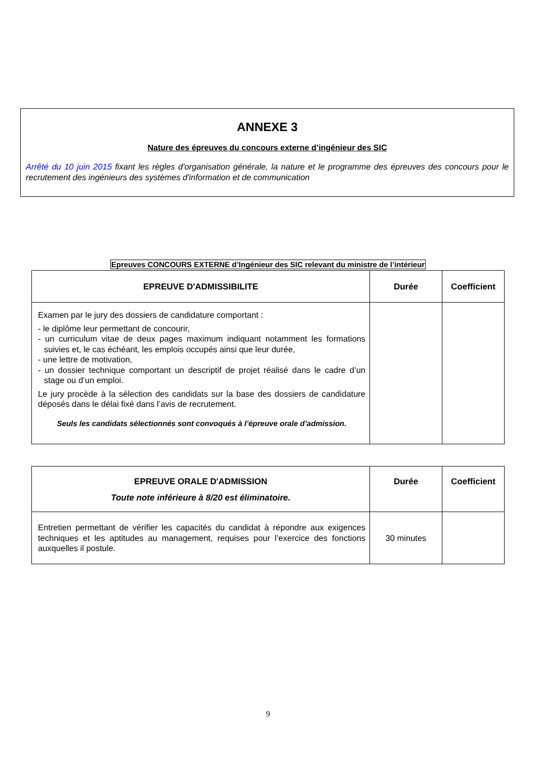ANNEXE 3
Nature des épreuves du concours externe d’ingénieur des SIC
Arrêté du 10 juin 2015 fixant les règles d'organisation générale, la nature et le programme des épreuves des concours pour le recrutement des ingénieurs des systèmes d'information et de communication
Epreuves CONCOURS EXTERNE d’Ingénieur des SIC relevant du ministre de l’intérieur
| EPREUVE D'ADMISSIBILITE | Durée | Coefficient |
| --- | --- | --- |
| Examen par le jury des dossiers de candidature comportant : - le diplôme leur permettant de concourir, - un curriculum vitae de deux pages maximum indiquant notamment les formations suivies et, le cas échéant, les emplois occupés ainsi que leur durée, - une lettre de motivation, - un dossier technique comportant un descriptif de projet réalisé dans le cadre d’un stage ou d’un emploi. Le jury procède à la sélection des candidats sur la base des dossiers de candidature déposés dans le délai fixé dans l’avis de recrutement. Seuls les candidats sélectionnés sont convoqués à l’épreuve orale d’admission. | | |
| EPREUVE ORALE D'ADMISSION Toute note inférieure à 8/20 est éliminatoire. | Durée | Coefficient |
| --- | --- | --- |
| Entretien permettant de vérifier les capacités du candidat à répondre aux exigences techniques et les aptitudes au management, requises pour l’exercice des fonctions auxquelles il postule. | 30 minutes | |
9